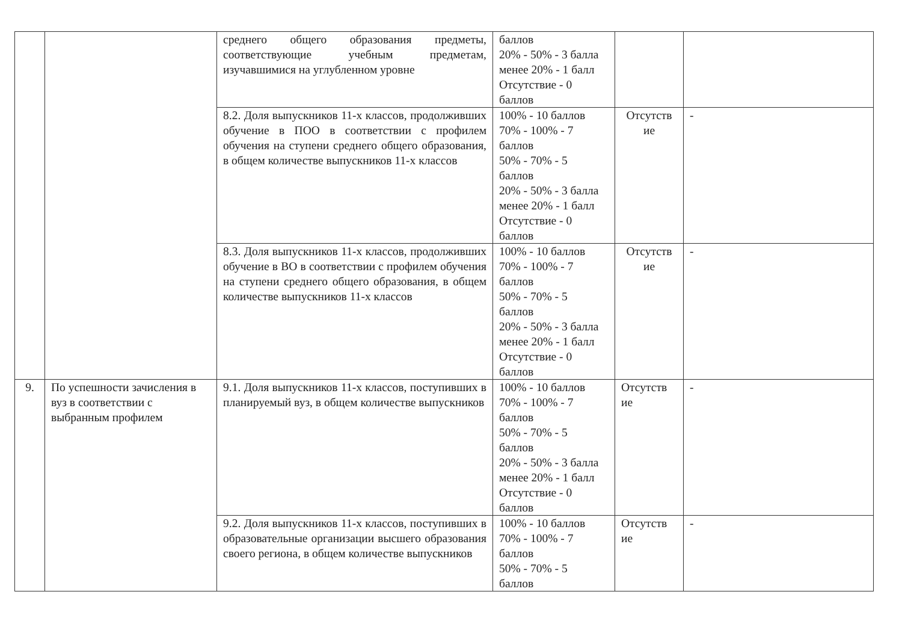| | | среднего общего образования предметы, соответствующие учебным предметам, изучавшимися на углубленном уровне | баллов 20% - 50% - 3 балла менее 20% - 1 балл Отсутствие - 0 баллов | | |
| | | 8.2. Доля выпускников 11-х классов, продолживших обучение в ПОО в соответствии с профилем обучения на ступени среднего общего образования, в общем количестве выпускников 11-х классов | 100% - 10 баллов 70% - 100% - 7 баллов 50% - 70% - 5 баллов 20% - 50% - 3 балла менее 20% - 1 балл Отсутствие - 0 баллов | Отсутств ие | - |
| | | 8.3. Доля выпускников 11-х классов, продолживших обучение в ВО в соответствии с профилем обучения на ступени среднего общего образования, в общем количестве выпускников 11-х классов | 100% - 10 баллов 70% - 100% - 7 баллов 50% - 70% - 5 баллов 20% - 50% - 3 балла менее 20% - 1 балл Отсутствие - 0 баллов | Отсутств ие | - |
| 9. | По успешности зачисления в вуз в соответствии с выбранным профилем | 9.1. Доля выпускников 11-х классов, поступивших в планируемый вуз, в общем количестве выпускников | 100% - 10 баллов 70% - 100% - 7 баллов 50% - 70% - 5 баллов 20% - 50% - 3 балла менее 20% - 1 балл Отсутствие - 0 баллов | Отсутств ие | - |
| | | 9.2. Доля выпускников 11-х классов, поступивших в образовательные организации высшего образования своего региона, в общем количестве выпускников | 100% - 10 баллов 70% - 100% - 7 баллов 50% - 70% - 5 баллов | Отсутств ие | - |